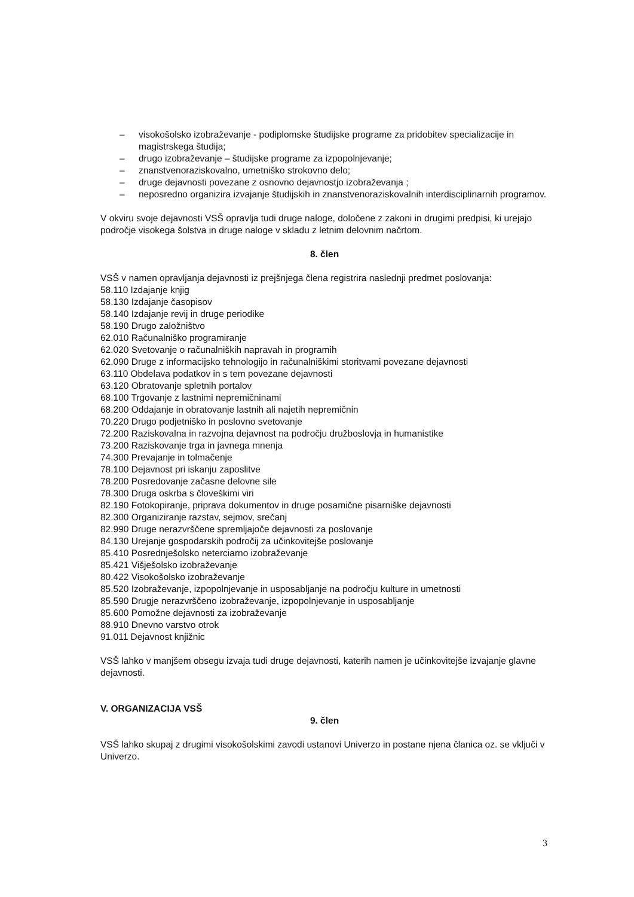– visokošolsko izobraževanje - podiplomske študijske programe za pridobitev specializacije in magistrskega študija;
– drugo izobraževanje – študijske programe za izpopolnjevanje;
– znanstvenoraziskovalno, umetniško strokovno delo;
– druge dejavnosti povezane z osnovno dejavnostjo izobraževanja ;
– neposredno organizira izvajanje študijskih in znanstvenoraziskovalnih interdisciplinarnih programov.
V okviru svoje dejavnosti VSŠ opravlja tudi druge naloge, določene z zakoni in drugimi predpisi, ki urejajo področje visokega šolstva in druge naloge v skladu z letnim delovnim načrtom.
8. člen
VSŠ v namen opravljanja dejavnosti iz prejšnjega člena registrira naslednji predmet poslovanja:
58.110 Izdajanje knjig
58.130 Izdajanje časopisov
58.140 Izdajanje revij in druge periodike
58.190 Drugo založništvo
62.010 Računalniško programiranje
62.020 Svetovanje o računalniških napravah in programih
62.090 Druge z informacijsko tehnologijo in računalniškimi storitvami povezane dejavnosti
63.110 Obdelava podatkov in s tem povezane dejavnosti
63.120 Obratovanje spletnih portalov
68.100 Trgovanje z lastnimi nepremičninami
68.200 Oddajanje in obratovanje lastnih ali najetih nepremičnin
70.220 Drugo podjetniško in poslovno svetovanje
72.200 Raziskovalna in razvojna dejavnost na področju družboslovja in humanistike
73.200 Raziskovanje trga in javnega mnenja
74.300 Prevajanje in tolmačenje
78.100 Dejavnost pri iskanju zaposlitve
78.200 Posredovanje začasne delovne sile
78.300 Druga oskrba s človeškimi viri
82.190 Fotokopiranje, priprava dokumentov in druge posamične pisarniške dejavnosti
82.300 Organiziranje razstav, sejmov, srečanj
82.990 Druge nerazvrščene spremljajoče dejavnosti za poslovanje
84.130 Urejanje gospodarskih področij za učinkovitejše poslovanje
85.410 Posrednješolsko neterciarno izobraževanje
85.421 Višješolsko izobraževanje
80.422 Visokošolsko izobraževanje
85.520 Izobraževanje, izpopolnjevanje in usposabljanje na področju kulture in umetnosti
85.590 Drugje nerazvrščeno izobraževanje, izpopolnjevanje in usposabljanje
85.600 Pomožne dejavnosti za izobraževanje
88.910 Dnevno varstvo otrok
91.011 Dejavnost knjižnic
VSŠ lahko v manjšem obsegu izvaja tudi druge dejavnosti, katerih namen je učinkovitejše izvajanje glavne dejavnosti.
V. ORGANIZACIJA VSŠ
9. člen
VSŠ lahko skupaj z drugimi visokošolskimi zavodi ustanovi Univerzo in postane njena članica oz. se vključi v Univerzo.
3